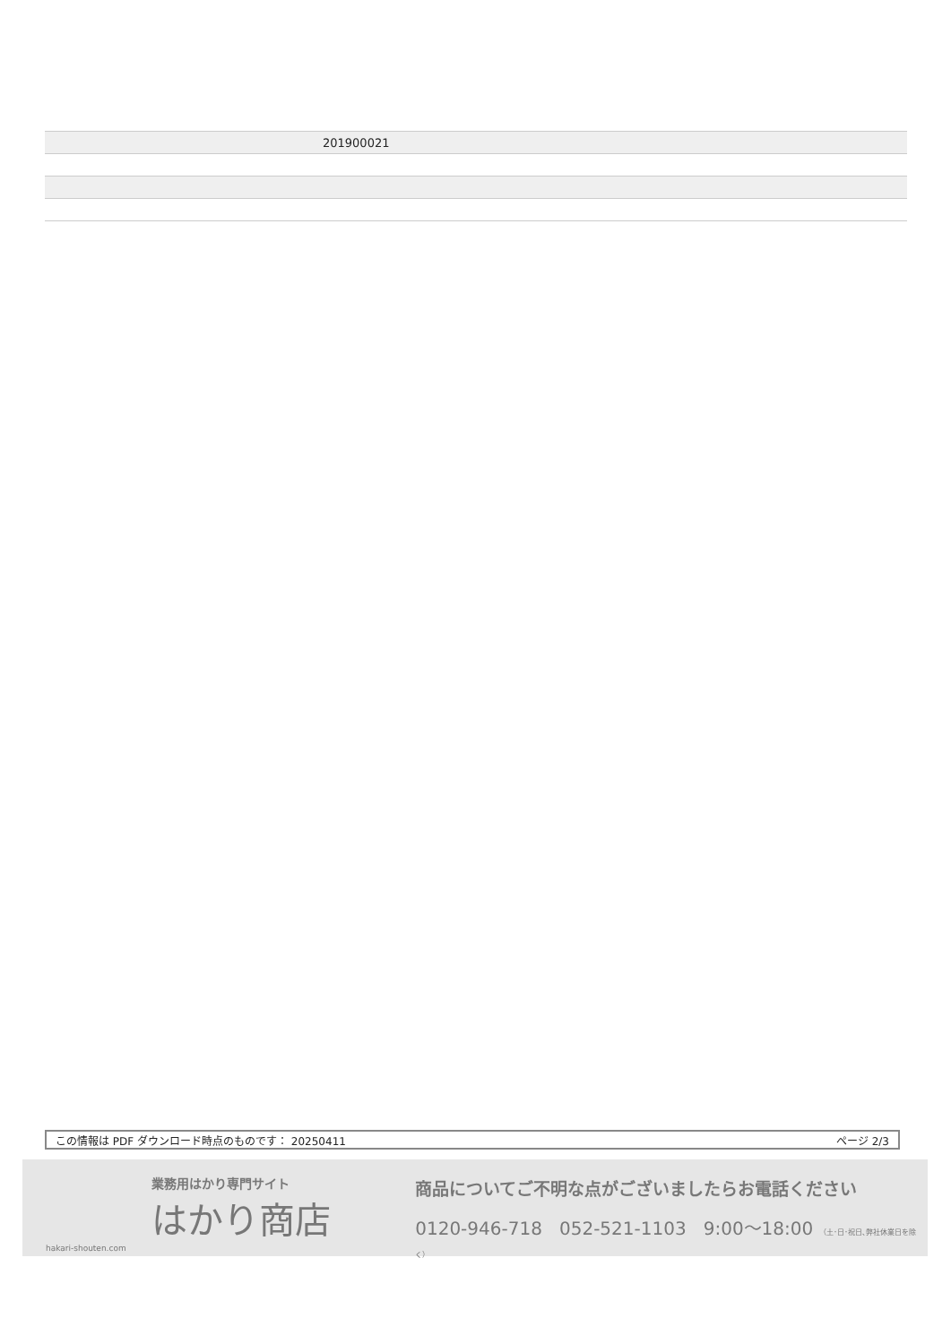| | 201900021 |
この情報は PDF ダウンロード時点のものです： 20250411 ページ 2/3
業務用はかり専門サイト
はかり商店
hakari-shouten.com
商品についてご不明な点がございましたらお電話ください
0120-946-718 052-521-1103 9:00〜18:00 （土･日･祝日､弊社休業日を除く）